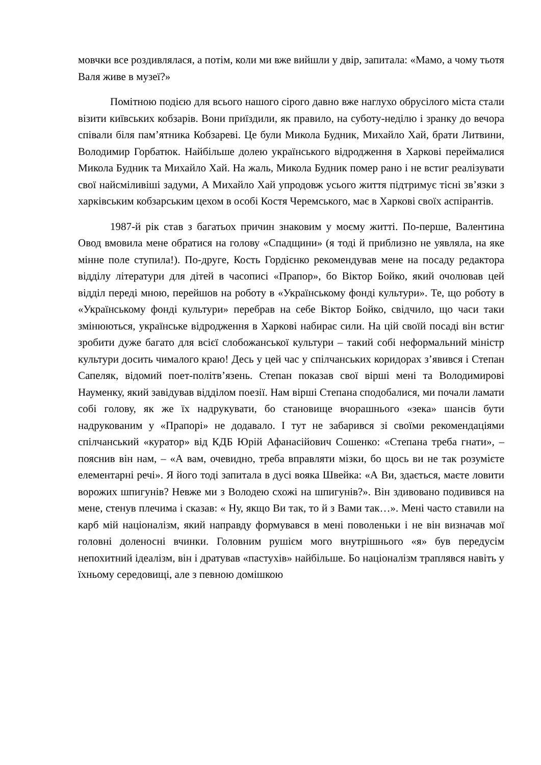мовчки все роздивлялася, а потім, коли ми вже вийшли у двір, запитала: «Мамо, а чому тьотя Валя живе в музеї?»
Помітною подією для всього нашого сірого давно вже наглухо обрусілого міста стали візити київських кобзарів. Вони приїздили, як правило, на суботу-неділю і зранку до вечора співали біля пам’ятника Кобзареві. Це були Микола Будник, Михайло Хай, брати Литвини, Володимир Горбатюк. Найбільше долею українського відродження в Харкові переймалися Микола Будник та Михайло Хай. На жаль, Микола Будник помер рано і не встиг реалізувати свої найсміливіші задуми, А Михайло Хай упродовж усього життя підтримує тісні зв’язки з харківським кобзарським цехом в особі Костя Черемського, має в Харкові своїх аспірантів.
1987-й рік став з багатьох причин знаковим у моєму житті. По-перше, Валентина Овод вмовила мене обратися на голову «Спадщини» (я тоді й приблизно не уявляла, на яке мінне поле ступила!). По-друге, Кость Гордієнко рекомендував мене на посаду редактора відділу літератури для дітей в часописі «Прапор», бо Віктор Бойко, який очолював цей відділ переді мною, перейшов на роботу в «Українському фонді культури». Те, що роботу в «Українському фонді культури» перебрав на себе Віктор Бойко, свідчило, що часи таки змінюються, українське відродження в Харкові набирає сили. На цій своїй посаді він встиг зробити дуже багато для всієї слобожанської культури – такий собі неформальний міністр культури досить чималого краю! Десь у цей час у спілчанських коридорах з’явився і Степан Сапеляк, відомий поет-політв’язень. Степан показав свої вірші мені та Володимирові Науменку, який завідував відділом поезії. Нам вірші Степана сподобалися, ми почали ламати собі голову, як же їх надрукувати, бо становище вчорашнього «зека» шансів бути надрукованим у «Прапорі» не додавало. І тут не забарився зі своїми рекомендаціями спілчанський «куратор» від КДБ Юрій Афанасійович Сошенко: «Степана треба гнати», – пояснив він нам, – «А вам, очевидно, треба вправляти мізки, бо щось ви не так розумієте елементарні речі». Я його тоді запитала в дусі вояка Швейка: «А Ви, здається, маєте ловити ворожих шпигунів? Невже ми з Володею схожі на шпигунів?». Він здивовано подивився на мене, стенув плечима і сказав: « Ну, якщо Ви так, то й з Вами так…». Мені часто ставили на карб мій націоналізм, який направду формувався в мені поволеньки і не він визначав мої головні доленосні вчинки. Головним рушієм мого внутрішнього «я» був передусім непохитний ідеалізм, він і дратував «пастухів» найбільше. Бо націоналізм траплявся навіть у їхньому середовищі, але з певною домішкою